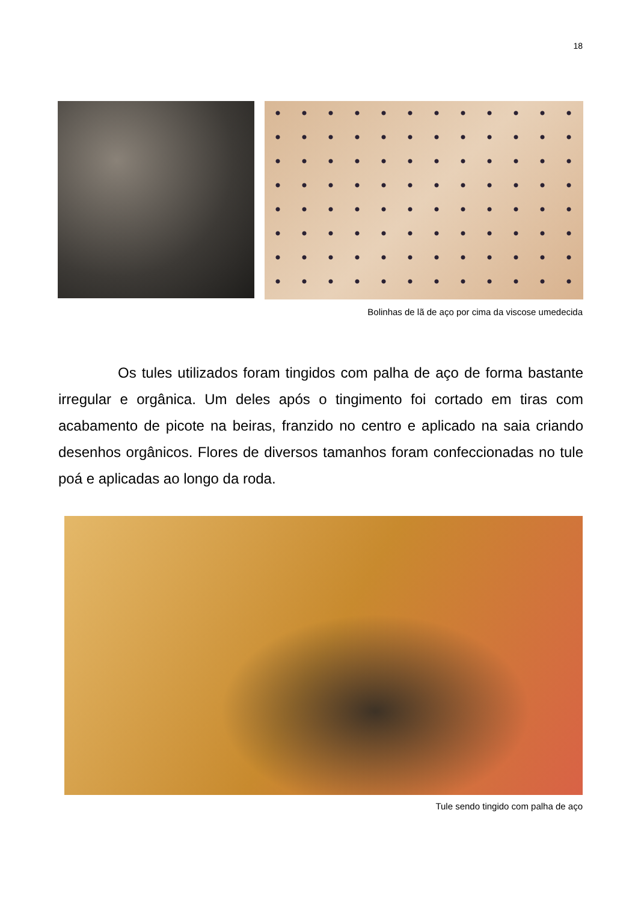18
Bolinhas de lã de aço por cima da viscose umedecida
Os tules utilizados foram tingidos com palha de aço de forma bastante irregular e orgânica. Um deles após o tingimento foi cortado em tiras com acabamento de picote na beiras, franzido no centro e aplicado na saia criando desenhos orgânicos. Flores de diversos tamanhos foram confeccionadas no tule poá e aplicadas ao longo da roda.
Tule sendo tingido com palha de aço